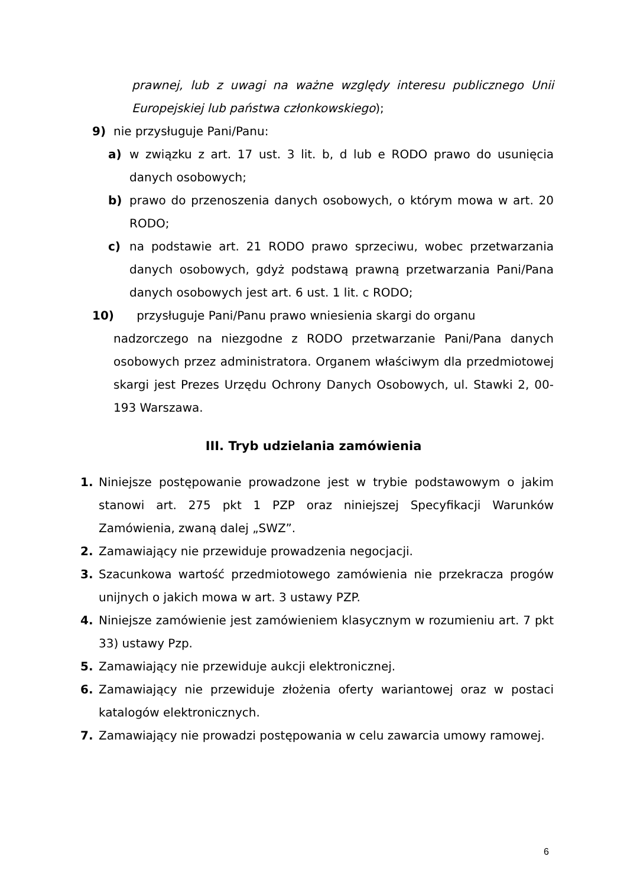prawnej, lub z uwagi na ważne względy interesu publicznego Unii Europejskiej lub państwa członkowskiego);
9) nie przysługuje Pani/Panu:
a) w związku z art. 17 ust. 3 lit. b, d lub e RODO prawo do usunięcia danych osobowych;
b) prawo do przenoszenia danych osobowych, o którym mowa w art. 20 RODO;
c) na podstawie art. 21 RODO prawo sprzeciwu, wobec przetwarzania danych osobowych, gdyż podstawą prawną przetwarzania Pani/Pana danych osobowych jest art. 6 ust. 1 lit. c RODO;
10) przysługuje Pani/Panu prawo wniesienia skargi do organu
nadzorczego na niezgodne z RODO przetwarzanie Pani/Pana danych osobowych przez administratora. Organem właściwym dla przedmiotowej skargi jest Prezes Urzędu Ochrony Danych Osobowych, ul. Stawki 2, 00-193 Warszawa.
III. Tryb udzielania zamówienia
1. Niniejsze postępowanie prowadzone jest w trybie podstawowym o jakim stanowi art. 275 pkt 1 PZP oraz niniejszej Specyfikacji Warunków Zamówienia, zwaną dalej „SWZ”.
2. Zamawiający nie przewiduje prowadzenia negocjacji.
3. Szacunkowa wartość przedmiotowego zamówienia nie przekracza progów unijnych o jakich mowa w art. 3 ustawy PZP.
4. Niniejsze zamówienie jest zamówieniem klasycznym w rozumieniu art. 7 pkt 33) ustawy Pzp.
5. Zamawiający nie przewiduje aukcji elektronicznej.
6. Zamawiający nie przewiduje złożenia oferty wariantowej oraz w postaci katalogów elektronicznych.
7. Zamawiający nie prowadzi postępowania w celu zawarcia umowy ramowej.
6